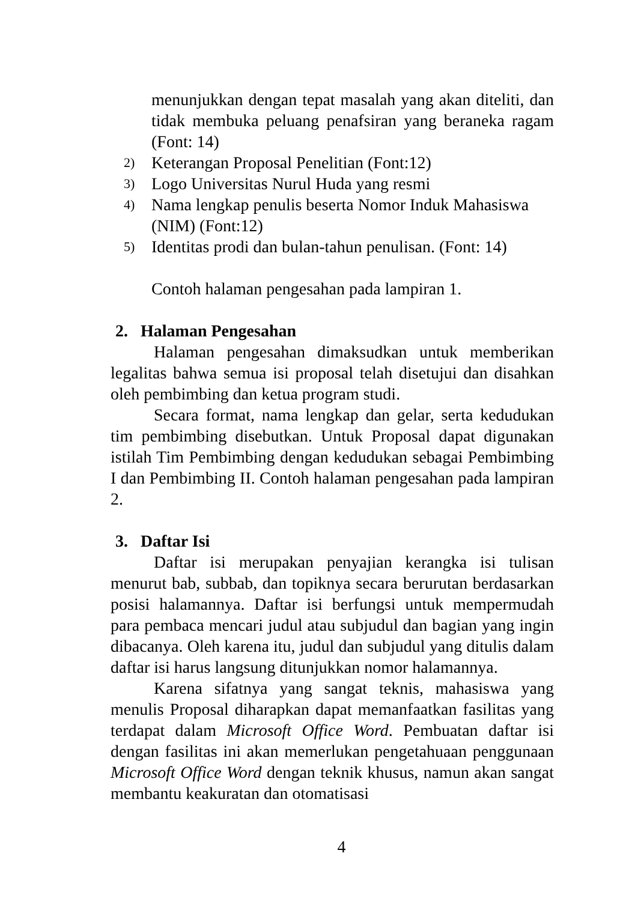menunjukkan dengan tepat masalah yang akan diteliti, dan tidak membuka peluang penafsiran yang beraneka ragam (Font: 14)
2) Keterangan Proposal Penelitian (Font:12)
3) Logo Universitas Nurul Huda yang resmi
4) Nama lengkap penulis beserta Nomor Induk Mahasiswa (NIM) (Font:12)
5) Identitas prodi dan bulan-tahun penulisan. (Font: 14)
Contoh halaman pengesahan pada lampiran 1.
2. Halaman Pengesahan
Halaman pengesahan dimaksudkan untuk memberikan legalitas bahwa semua isi proposal telah disetujui dan disahkan oleh pembimbing dan ketua program studi.
Secara format, nama lengkap dan gelar, serta kedudukan tim pembimbing disebutkan. Untuk Proposal dapat digunakan istilah Tim Pembimbing dengan kedudukan sebagai Pembimbing I dan Pembimbing II. Contoh halaman pengesahan pada lampiran 2.
3. Daftar Isi
Daftar isi merupakan penyajian kerangka isi tulisan menurut bab, subbab, dan topiknya secara berurutan berdasarkan posisi halamannya. Daftar isi berfungsi untuk mempermudah para pembaca mencari judul atau subjudul dan bagian yang ingin dibacanya. Oleh karena itu, judul dan subjudul yang ditulis dalam daftar isi harus langsung ditunjukkan nomor halamannya.
Karena sifatnya yang sangat teknis, mahasiswa yang menulis Proposal diharapkan dapat memanfaatkan fasilitas yang terdapat dalam Microsoft Office Word. Pembuatan daftar isi dengan fasilitas ini akan memerlukan pengetahuaan penggunaan Microsoft Office Word dengan teknik khusus, namun akan sangat membantu keakuratan dan otomatisasi
4